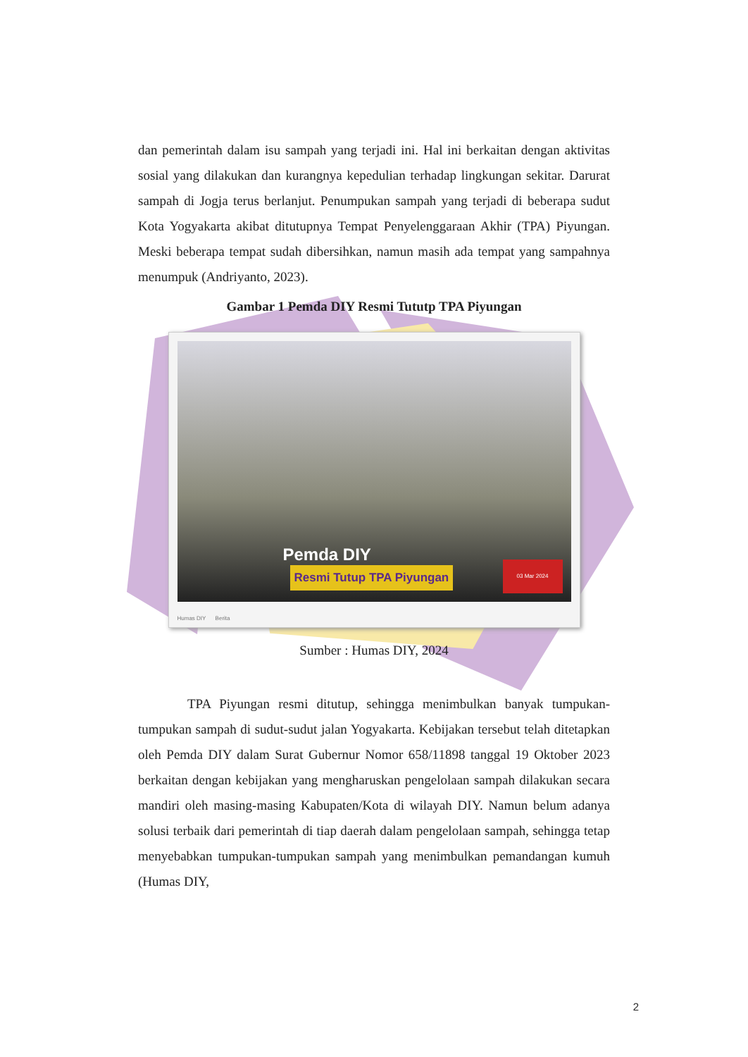dan pemerintah dalam isu sampah yang terjadi ini. Hal ini berkaitan dengan aktivitas sosial yang dilakukan dan kurangnya kepedulian terhadap lingkungan sekitar. Darurat sampah di Jogja terus berlanjut. Penumpukan sampah yang terjadi di beberapa sudut Kota Yogyakarta akibat ditutupnya Tempat Penyelenggaraan Akhir (TPA) Piyungan. Meski beberapa tempat sudah dibersihkan, namun masih ada tempat yang sampahnya menumpuk (Andriyanto, 2023).
Gambar 1 Pemda DIY Resmi Tututp TPA Piyungan
Pemda DIY
Resmi Tutup TPA Piyungan
03 Mar 2024
Humas DIY Berita
Sumber : Humas DIY, 2024
TPA Piyungan resmi ditutup, sehingga menimbulkan banyak tumpukan-tumpukan sampah di sudut-sudut jalan Yogyakarta. Kebijakan tersebut telah ditetapkan oleh Pemda DIY dalam Surat Gubernur Nomor 658/11898 tanggal 19 Oktober 2023 berkaitan dengan kebijakan yang mengharuskan pengelolaan sampah dilakukan secara mandiri oleh masing-masing Kabupaten/Kota di wilayah DIY. Namun belum adanya solusi terbaik dari pemerintah di tiap daerah dalam pengelolaan sampah, sehingga tetap menyebabkan tumpukan-tumpukan sampah yang menimbulkan pemandangan kumuh (Humas DIY,
2